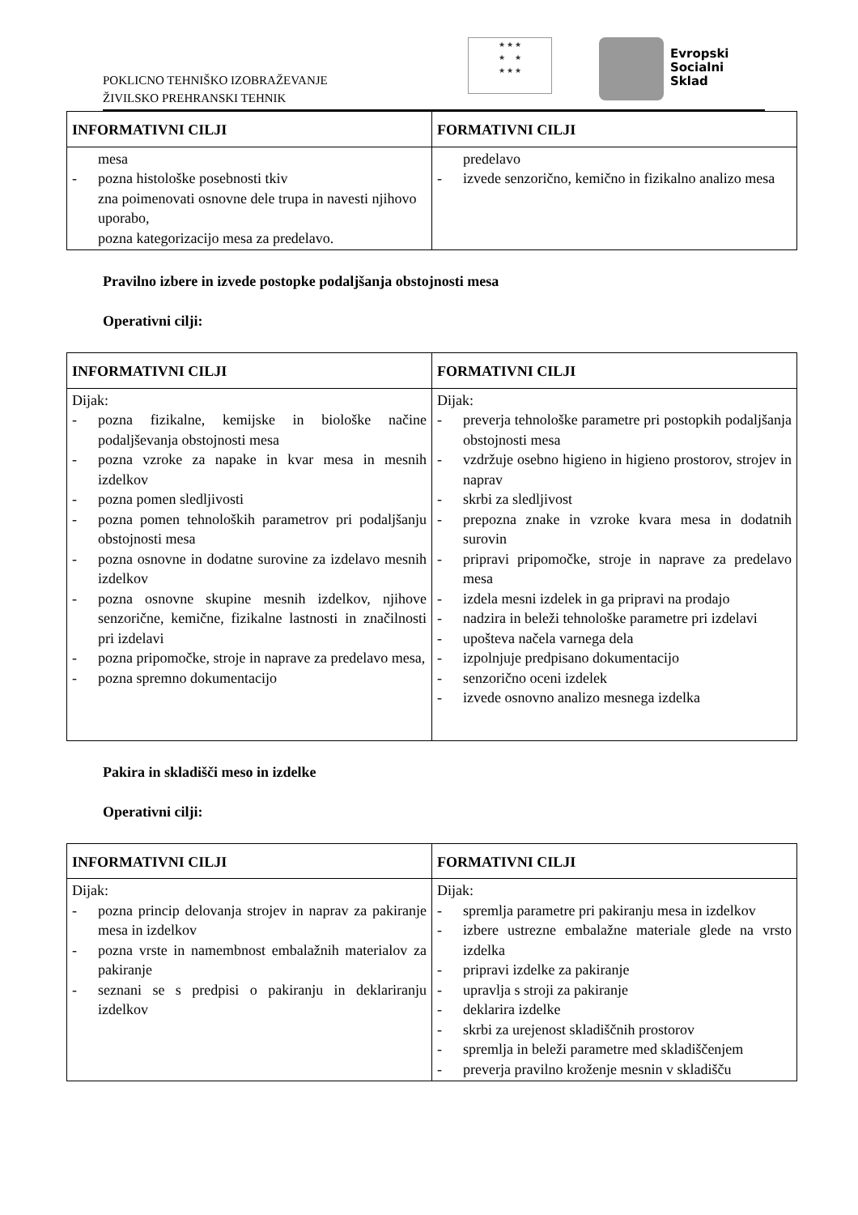POKLICNO TEHNIŠKO IZOBRAŽEVANJE
ŽIVILSKO PREHRANSKI TEHNIK
★ ★ ★
★ ★
★ ★ ★
Evropski
Socialni
Sklad
| INFORMATIVNI CILJI | FORMATIVNI CILJI |
| --- | --- |
| mesa - pozna histološke posebnosti tkiv zna poimenovati osnovne dele trupa in navesti njihovo uporabo, pozna kategorizacijo mesa za predelavo. | predelavo - izvede senzorično, kemično in fizikalno analizo mesa |
Pravilno izbere in izvede postopke podaljšanja obstojnosti mesa
Operativni cilji:
| INFORMATIVNI CILJI | FORMATIVNI CILJI |
| --- | --- |
| Dijak: - pozna fizikalne, kemijske in biološke načine podaljševanja obstojnosti mesa - pozna vzroke za napake in kvar mesa in mesnih izdelkov - pozna pomen sledljivosti - pozna pomen tehnoloških parametrov pri podaljšanju obstojnosti mesa - pozna osnovne in dodatne surovine za izdelavo mesnih izdelkov - pozna osnovne skupine mesnih izdelkov, njihove senzorične, kemične, fizikalne lastnosti in značilnosti pri izdelavi - pozna pripomočke, stroje in naprave za predelavo mesa, - pozna spremno dokumentacijo | Dijak: - preverja tehnološke parametre pri postopkih podaljšanja obstojnosti mesa - vzdržuje osebno higieno in higieno prostorov, strojev in naprav - skrbi za sledljivost - prepozna znake in vzroke kvara mesa in dodatnih surovin - pripravi pripomočke, stroje in naprave za predelavo mesa - izdela mesni izdelek in ga pripravi na prodajo - nadzira in beleži tehnološke parametre pri izdelavi - upošteva načela varnega dela - izpolnjuje predpisano dokumentacijo - senzorično oceni izdelek - izvede osnovno analizo mesnega izdelka |
Pakira in skladišči meso in izdelke
Operativni cilji:
| INFORMATIVNI CILJI | FORMATIVNI CILJI |
| --- | --- |
| Dijak: - pozna princip delovanja strojev in naprav za pakiranje mesa in izdelkov - pozna vrste in namembnost embalažnih materialov za pakiranje - seznani se s predpisi o pakiranju in deklariranju izdelkov | Dijak: - spremlja parametre pri pakiranju mesa in izdelkov - izbere ustrezne embalažne materiale glede na vrsto izdelka - pripravi izdelke za pakiranje - upravlja s stroji za pakiranje - deklarira izdelke - skrbi za urejenost skladiščnih prostorov - spremlja in beleži parametre med skladiščenjem - preverja pravilno kroženje mesnin v skladišču |